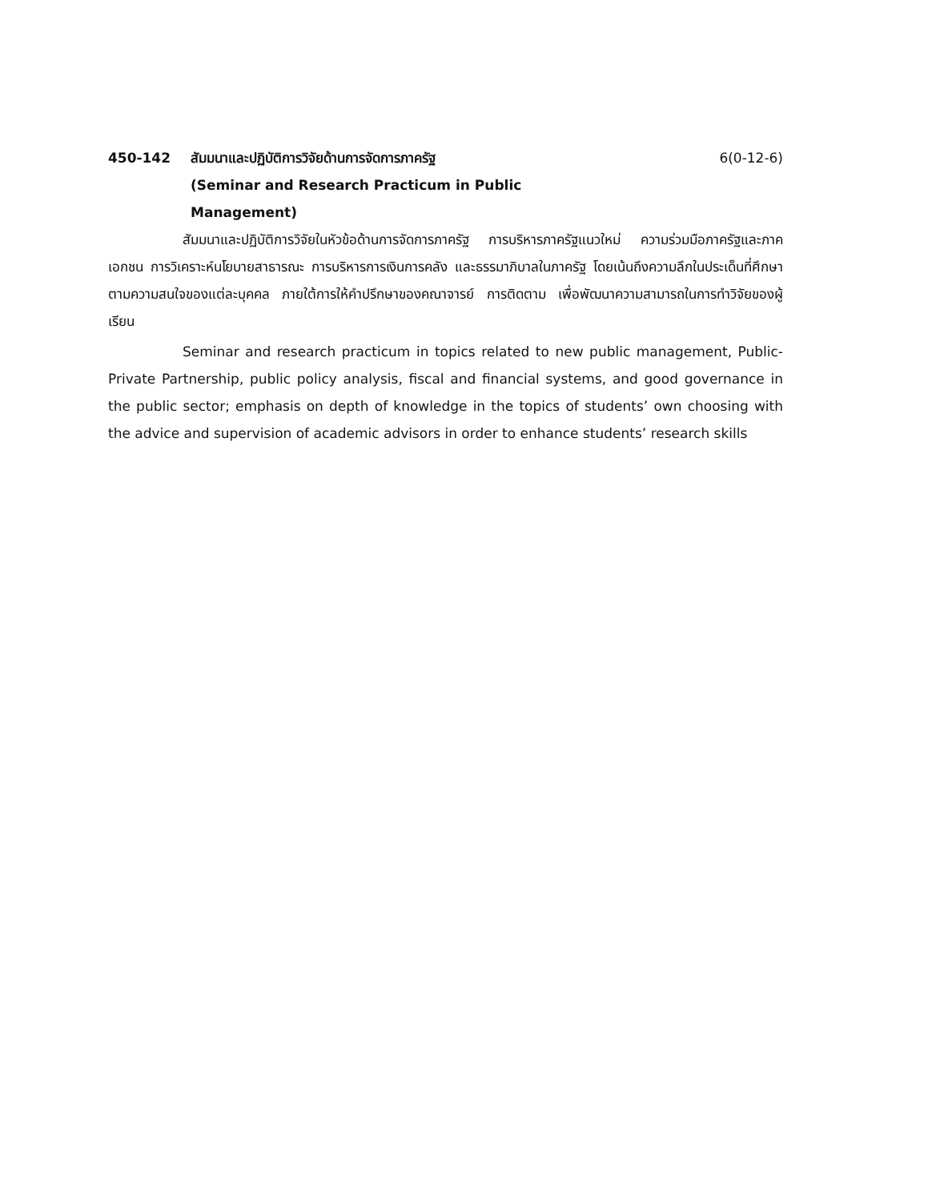450-142 สัมมนาและปฏิบัติการวิจัยด้านการจัดการภาครัฐ
(Seminar and Research Practicum in Public
Management)
6(0-12-6)
สัมมนาและปฏิบัติการวิจัยในหัวข้อด้านการจัดการภาครัฐ การบริหารภาครัฐแนวใหม่ ความร่วมมือภาครัฐและภาคเอกชน การวิเคราะห์นโยบายสาธารณะ การบริหารการเงินการคลัง และธรรมาภิบาลในภาครัฐ โดยเน้นถึงความลึกในประเด็นที่ศึกษาตามความสนใจของแต่ละบุคคล ภายใต้การให้คำปรึกษาของคณาจารย์ การติดตาม เพื่อพัฒนาความสามารถในการทำวิจัยของผู้เรียน
Seminar and research practicum in topics related to new public management, Public-Private Partnership, public policy analysis, fiscal and financial systems, and good governance in the public sector; emphasis on depth of knowledge in the topics of students’ own choosing with the advice and supervision of academic advisors in order to enhance students’ research skills